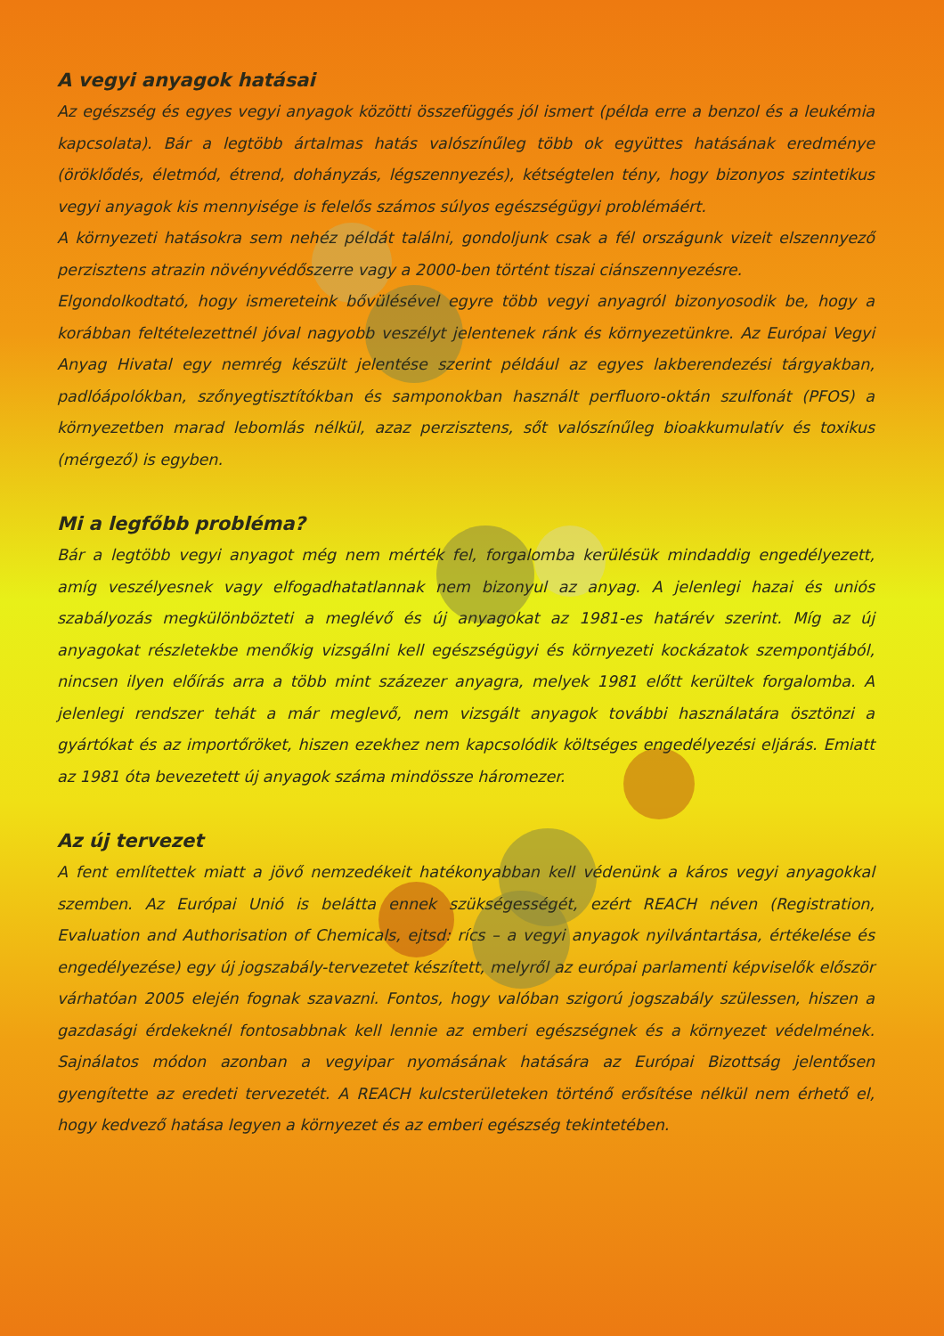A vegyi anyagok hatásai
Az egészség és egyes vegyi anyagok közötti összefüggés jól ismert (példa erre a benzol és a leukémia kapcsolata). Bár a legtöbb ártalmas hatás valószínűleg több ok együttes hatásának eredménye (öröklődés, életmód, étrend, dohányzás, légszennyezés), kétségtelen tény, hogy bizonyos szintetikus vegyi anyagok kis mennyisége is felelős számos súlyos egészségügyi problémáért.
A környezeti hatásokra sem nehéz példát találni, gondoljunk csak a fél országunk vizeit elszennyező perzisztens atrazin növényvédőszerre vagy a 2000-ben történt tiszai ciánszennyezésre.
Elgondolkodtató, hogy ismereteink bővülésével egyre több vegyi anyagról bizonyosodik be, hogy a korábban feltételezettnél jóval nagyobb veszélyt jelentenek ránk és környezetünkre. Az Európai Vegyi Anyag Hivatal egy nemrég készült jelentése szerint például az egyes lakberendezési tárgyakban, padlóápolókban, szőnyegtisztítókban és samponokban használt perfluoro-oktán szulfonát (PFOS) a környezetben marad lebomlás nélkül, azaz perzisztens, sőt valószínűleg bioakkumulatív és toxikus (mérgező) is egyben.
Mi a legfőbb probléma?
Bár a legtöbb vegyi anyagot még nem mérték fel, forgalomba kerülésük mindaddig engedélyezett, amíg veszélyesnek vagy elfogadhatatlannak nem bizonyul az anyag. A jelenlegi hazai és uniós szabályozás megkülönbözteti a meglévő és új anyagokat az 1981-es határév szerint. Míg az új anyagokat részletekbe menőkig vizsgálni kell egészségügyi és környezeti kockázatok szempontjából, nincsen ilyen előírás arra a több mint százezer anyagra, melyek 1981 előtt kerültek forgalomba. A jelenlegi rendszer tehát a már meglevő, nem vizsgált anyagok további használatára ösztönzi a gyártókat és az importőröket, hiszen ezekhez nem kapcsolódik költséges engedélyezési eljárás. Emiatt az 1981 óta bevezetett új anyagok száma mindössze háromezer.
Az új tervezet
A fent említettek miatt a jövő nemzedékeit hatékonyabban kell védenünk a káros vegyi anyagokkal szemben. Az Európai Unió is belátta ennek szükségességét, ezért REACH néven (Registration, Evaluation and Authorisation of Chemicals, ejtsd: rícs – a vegyi anyagok nyilvántartása, értékelése és engedélyezése) egy új jogszabály-tervezetet készített, melyről az európai parlamenti képviselők először várhatóan 2005 elején fognak szavazni. Fontos, hogy valóban szigorú jogszabály szülessen, hiszen a gazdasági érdekeknél fontosabbnak kell lennie az emberi egészségnek és a környezet védelmének. Sajnálatos módon azonban a vegyipar nyomásának hatására az Európai Bizottság jelentősen gyengítette az eredeti tervezetét. A REACH kulcsterületeken történő erősítése nélkül nem érhető el, hogy kedvező hatása legyen a környezet és az emberi egészség tekintetében.